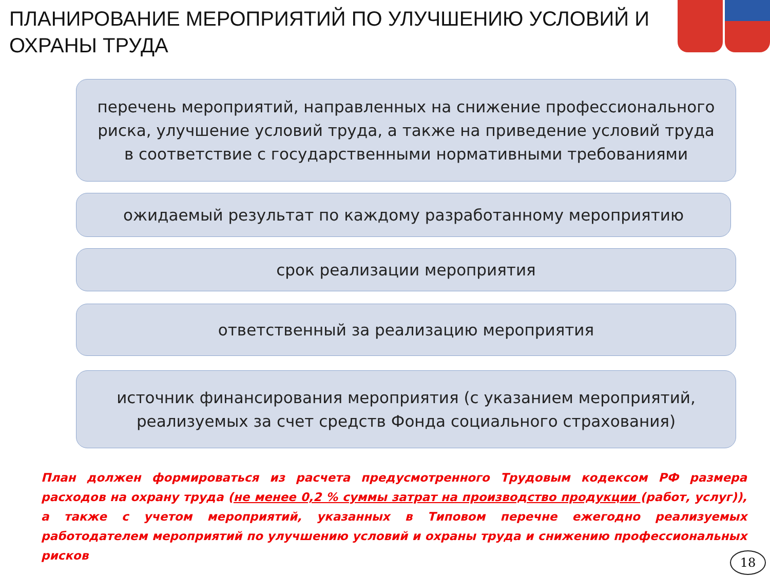ПЛАНИРОВАНИЕ МЕРОПРИЯТИЙ ПО УЛУЧШЕНИЮ УСЛОВИЙ И ОХРАНЫ ТРУДА
перечень мероприятий, направленных на снижение профессионального риска, улучшение условий труда, а также на приведение условий труда в соответствие с государственными нормативными требованиями
ожидаемый результат по каждому разработанному мероприятию
срок реализации мероприятия
ответственный за реализацию мероприятия
источник финансирования мероприятия (с указанием мероприятий, реализуемых за счет средств Фонда социального страхования)
План должен формироваться из расчета предусмотренного Трудовым кодексом РФ размера расходов на охрану труда (не менее 0,2 % суммы затрат на производство продукции (работ, услуг)), а также с учетом мероприятий, указанных в Типовом перечне ежегодно реализуемых работодателем мероприятий по улучшению условий и охраны труда и снижению профессиональных рисков
18